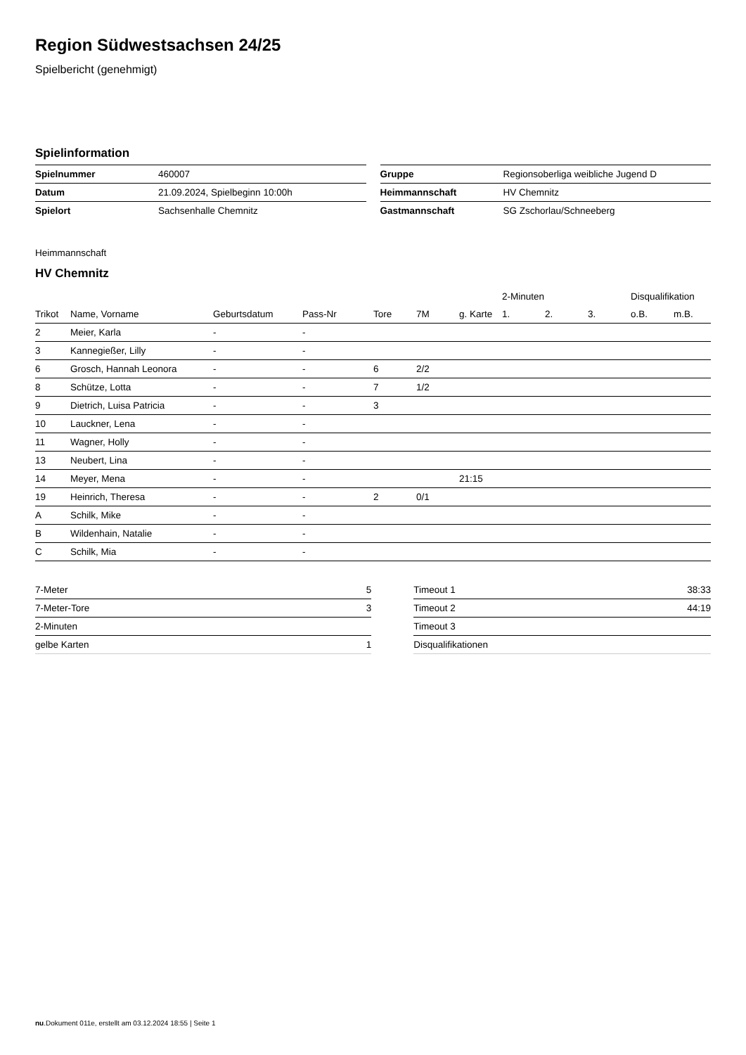Region Südwestsachsen 24/25
Spielbericht (genehmigt)
Spielinformation
| Spielnummer | 460007 |
| Datum | 21.09.2024, Spielbeginn 10:00h |
| Spielort | Sachsenhalle Chemnitz |
| Gruppe | Regionsoberliga weibliche Jugend D |
| Heimmannschaft | HV Chemnitz |
| Gastmannschaft | SG Zschorlau/Schneeberg |
Heimmannschaft
HV Chemnitz
| | | | | | | | 2-Minuten | | | Disqualifikation | |
| --- | --- | --- | --- | --- | --- | --- | --- | --- | --- | --- | --- |
| Trikot | Name, Vorname | Geburtsdatum | Pass-Nr | Tore | 7M | g. Karte | 1. | 2. | 3. | o.B. | m.B. |
| 2 | Meier, Karla | - | - | | | | | | | | |
| 3 | Kannegießer, Lilly | - | - | | | | | | | | |
| 6 | Grosch, Hannah Leonora | - | - | 6 | 2/2 | | | | | | |
| 8 | Schütze, Lotta | - | - | 7 | 1/2 | | | | | | |
| 9 | Dietrich, Luisa Patricia | - | - | 3 | | | | | | | |
| 10 | Lauckner, Lena | - | - | | | | | | | | |
| 11 | Wagner, Holly | - | - | | | | | | | | |
| 13 | Neubert, Lina | - | - | | | | | | | | |
| 14 | Meyer, Mena | - | - | | | 21:15 | | | | | |
| 19 | Heinrich, Theresa | - | - | 2 | 0/1 | | | | | | |
| A | Schilk, Mike | - | - | | | | | | | | |
| B | Wildenhain, Natalie | - | - | | | | | | | | |
| C | Schilk, Mia | - | - | | | | | | | | |
| 7-Meter | 5 |
| 7-Meter-Tore | 3 |
| 2-Minuten | |
| gelbe Karten | 1 |
| Timeout 1 | 38:33 |
| Timeout 2 | 44:19 |
| Timeout 3 | |
| Disqualifikationen | |
nu.Dokument 011e, erstellt am 03.12.2024 18:55 | Seite 1